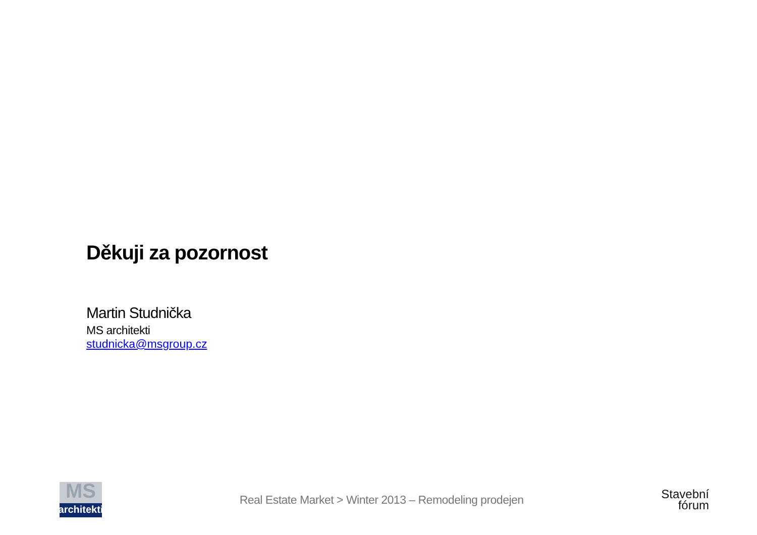Děkuji za pozornost
Martin Studnička
MS architekti
studnicka@msgroup.cz
MS architekti
Real Estate Market > Winter 2013 – Remodeling prodejen
Stavební
fórum